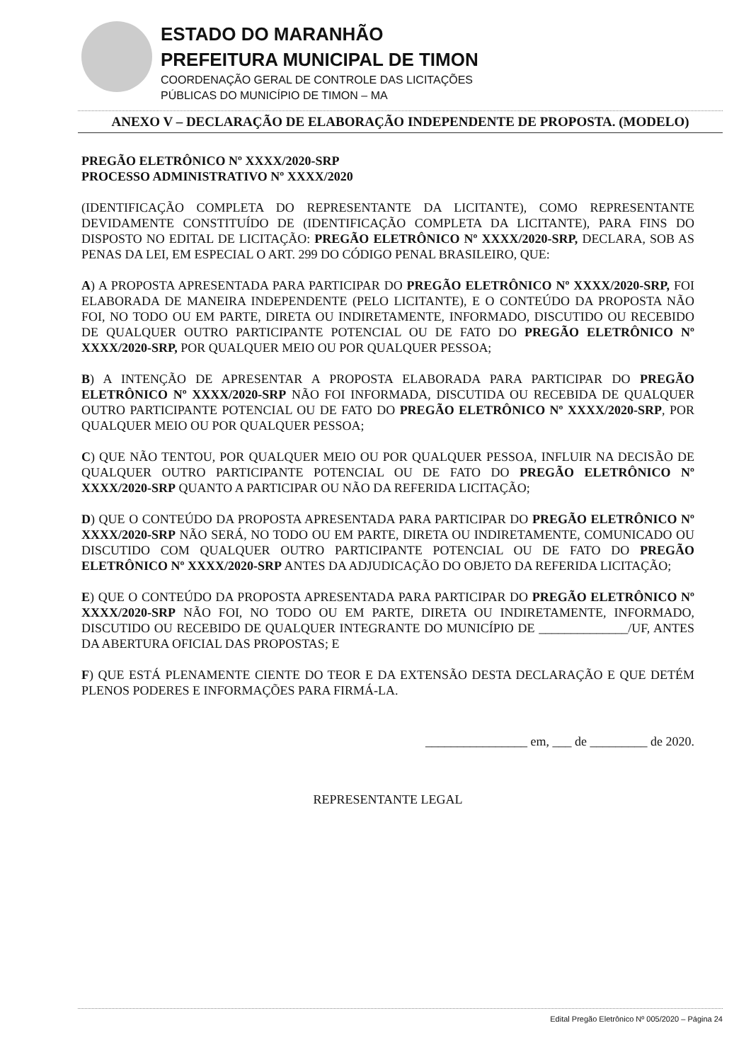ESTADO DO MARANHÃO
PREFEITURA MUNICIPAL DE TIMON
COORDENAÇÃO GERAL DE CONTROLE DAS LICITAÇÕES
PÚBLICAS DO MUNICÍPIO DE TIMON – MA
ANEXO V – DECLARAÇÃO DE ELABORAÇÃO INDEPENDENTE DE PROPOSTA. (MODELO)
PREGÃO ELETRÔNICO Nº XXXX/2020-SRP
PROCESSO ADMINISTRATIVO Nº XXXX/2020
(IDENTIFICAÇÃO COMPLETA DO REPRESENTANTE DA LICITANTE), COMO REPRESENTANTE DEVIDAMENTE CONSTITUÍDO DE (IDENTIFICAÇÃO COMPLETA DA LICITANTE), PARA FINS DO DISPOSTO NO EDITAL DE LICITAÇÃO: PREGÃO ELETRÔNICO Nº XXXX/2020-SRP, DECLARA, SOB AS PENAS DA LEI, EM ESPECIAL O ART. 299 DO CÓDIGO PENAL BRASILEIRO, QUE:
A) A PROPOSTA APRESENTADA PARA PARTICIPAR DO PREGÃO ELETRÔNICO Nº XXXX/2020-SRP, FOI ELABORADA DE MANEIRA INDEPENDENTE (PELO LICITANTE), E O CONTEÚDO DA PROPOSTA NÃO FOI, NO TODO OU EM PARTE, DIRETA OU INDIRETAMENTE, INFORMADO, DISCUTIDO OU RECEBIDO DE QUALQUER OUTRO PARTICIPANTE POTENCIAL OU DE FATO DO PREGÃO ELETRÔNICO Nº XXXX/2020-SRP, POR QUALQUER MEIO OU POR QUALQUER PESSOA;
B) A INTENÇÃO DE APRESENTAR A PROPOSTA ELABORADA PARA PARTICIPAR DO PREGÃO ELETRÔNICO Nº XXXX/2020-SRP NÃO FOI INFORMADA, DISCUTIDA OU RECEBIDA DE QUALQUER OUTRO PARTICIPANTE POTENCIAL OU DE FATO DO PREGÃO ELETRÔNICO Nº XXXX/2020-SRP, POR QUALQUER MEIO OU POR QUALQUER PESSOA;
C) QUE NÃO TENTOU, POR QUALQUER MEIO OU POR QUALQUER PESSOA, INFLUIR NA DECISÃO DE QUALQUER OUTRO PARTICIPANTE POTENCIAL OU DE FATO DO PREGÃO ELETRÔNICO Nº XXXX/2020-SRP QUANTO A PARTICIPAR OU NÃO DA REFERIDA LICITAÇÃO;
D) QUE O CONTEÚDO DA PROPOSTA APRESENTADA PARA PARTICIPAR DO PREGÃO ELETRÔNICO Nº XXXX/2020-SRP NÃO SERÁ, NO TODO OU EM PARTE, DIRETA OU INDIRETAMENTE, COMUNICADO OU DISCUTIDO COM QUALQUER OUTRO PARTICIPANTE POTENCIAL OU DE FATO DO PREGÃO ELETRÔNICO Nº XXXX/2020-SRP ANTES DA ADJUDICAÇÃO DO OBJETO DA REFERIDA LICITAÇÃO;
E) QUE O CONTEÚDO DA PROPOSTA APRESENTADA PARA PARTICIPAR DO PREGÃO ELETRÔNICO Nº XXXX/2020-SRP NÃO FOI, NO TODO OU EM PARTE, DIRETA OU INDIRETAMENTE, INFORMADO, DISCUTIDO OU RECEBIDO DE QUALQUER INTEGRANTE DO MUNICÍPIO DE ______________/UF, ANTES DA ABERTURA OFICIAL DAS PROPOSTAS; E
F) QUE ESTÁ PLENAMENTE CIENTE DO TEOR E DA EXTENSÃO DESTA DECLARAÇÃO E QUE DETÉM PLENOS PODERES E INFORMAÇÕES PARA FIRMÁ-LA.
________________ em, ___ de _________ de 2020.
REPRESENTANTE LEGAL
Edital Pregão Eletrônico Nº 005/2020 – Página 24